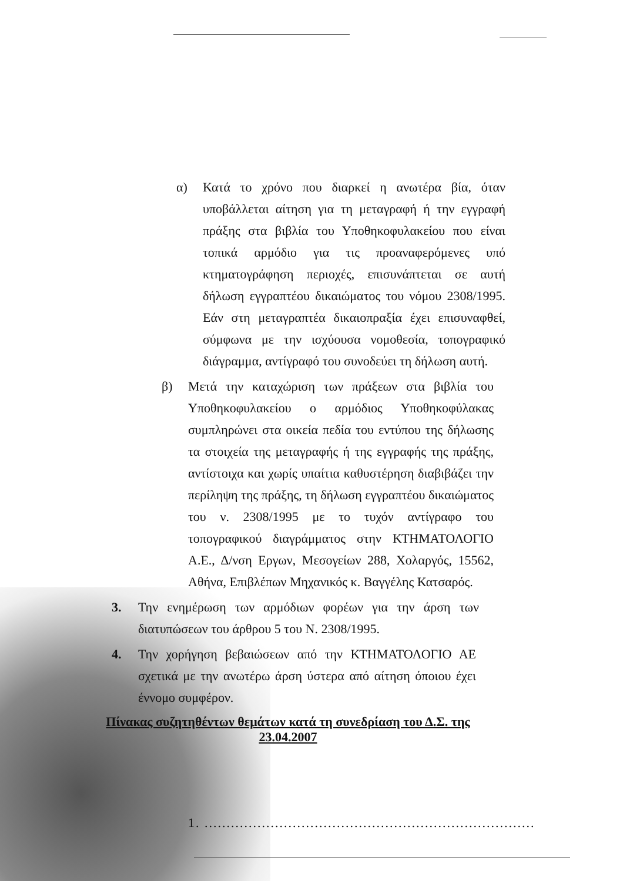α) Κατά το χρόνο που διαρκεί η ανωτέρα βία, όταν υποβάλλεται αίτηση για τη μεταγραφή ή την εγγραφή πράξης στα βιβλία του Υποθηκοφυλακείου που είναι τοπικά αρμόδιο για τις προαναφερόμενες υπό κτηματογράφηση περιοχές, επισυνάπτεται σε αυτή δήλωση εγγραπτέου δικαιώματος του νόμου 2308/1995. Εάν στη μεταγραπτέα δικαιοπραξία έχει επισυναφθεί, σύμφωνα με την ισχύουσα νομοθεσία, τοπογραφικό διάγραμμα, αντίγραφό του συνοδεύει τη δήλωση αυτή.
β) Μετά την καταχώριση των πράξεων στα βιβλία του Υποθηκοφυλακείου ο αρμόδιος Υποθηκοφύλακας συμπληρώνει στα οικεία πεδία του εντύπου της δήλωσης τα στοιχεία της μεταγραφής ή της εγγραφής της πράξης, αντίστοιχα και χωρίς υπαίτια καθυστέρηση διαβιβάζει την περίληψη της πράξης, τη δήλωση εγγραπτέου δικαιώματος του ν. 2308/1995 με το τυχόν αντίγραφο του τοπογραφικού διαγράμματος στην ΚΤΗΜΑΤΟΛΟΓΙΟ Α.Ε., Δ/νση Εργων, Μεσογείων 288, Χολαργός, 15562, Αθήνα, Επιβλέπων Μηχανικός κ. Βαγγέλης Κατσαρός.
3. Την ενημέρωση των αρμόδιων φορέων για την άρση των διατυπώσεων του άρθρου 5 του Ν. 2308/1995.
4. Την χορήγηση βεβαιώσεων από την ΚΤΗΜΑΤΟΛΟΓΙΟ ΑΕ σχετικά με την ανωτέρω άρση ύστερα από αίτηση όποιου έχει έννομο συμφέρον.
Πίνακας συζητηθέντων θεμάτων κατά τη συνεδρίαση του Δ.Σ. της
23.04.2007
1. ...........................................................................